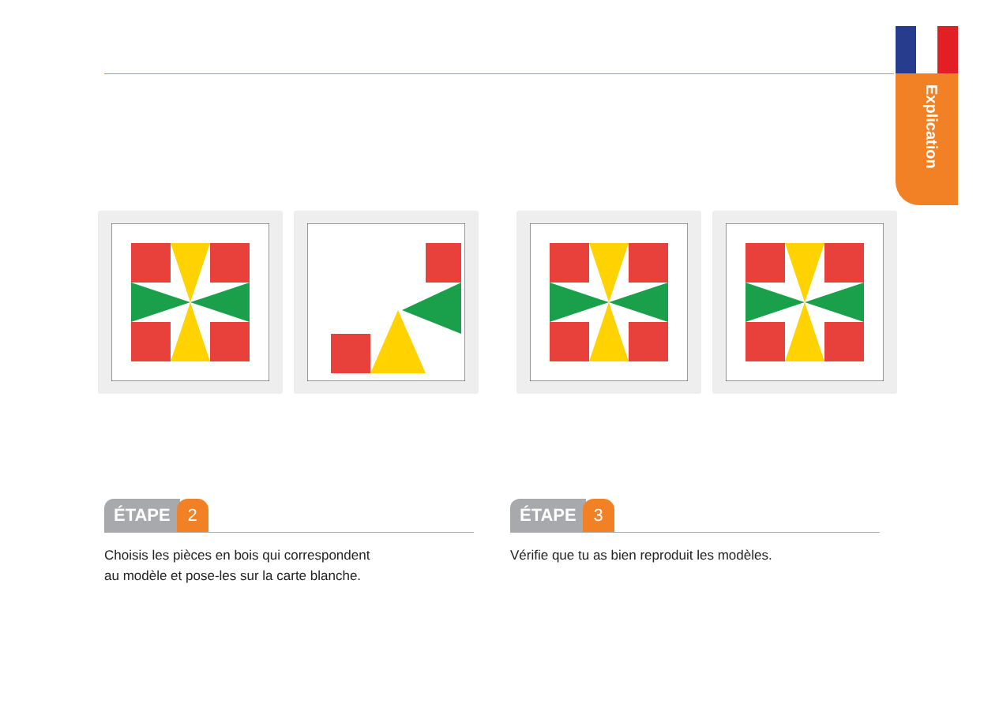Explication
ÉTAPE 2
Choisis les pièces en bois qui correspondent
au modèle et pose-les sur la carte blanche.
ÉTAPE 3
Vérifie que tu as bien reproduit les modèles.